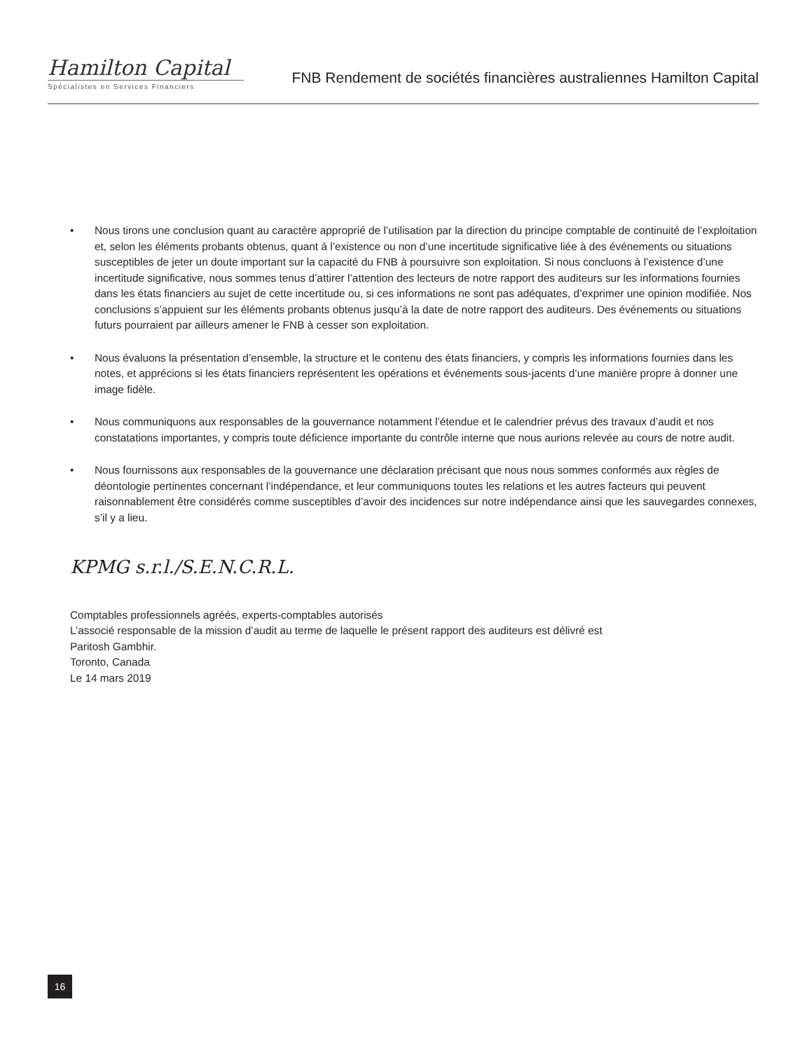Hamilton Capital
Spécialistes en Services Financiers
FNB Rendement de sociétés financières australiennes Hamilton Capital
• Nous tirons une conclusion quant au caractère approprié de l’utilisation par la direction du principe comptable de continuité de l’exploitation et, selon les éléments probants obtenus, quant à l’existence ou non d’une incertitude significative liée à des événements ou situations susceptibles de jeter un doute important sur la capacité du FNB à poursuivre son exploitation. Si nous concluons à l’existence d’une incertitude significative, nous sommes tenus d’attirer l’attention des lecteurs de notre rapport des auditeurs sur les informations fournies dans les états financiers au sujet de cette incertitude ou, si ces informations ne sont pas adéquates, d’exprimer une opinion modifiée. Nos conclusions s’appuient sur les éléments probants obtenus jusqu’à la date de notre rapport des auditeurs. Des événements ou situations futurs pourraient par ailleurs amener le FNB à cesser son exploitation.
• Nous évaluons la présentation d’ensemble, la structure et le contenu des états financiers, y compris les informations fournies dans les notes, et apprécions si les états financiers représentent les opérations et événements sous-jacents d’une manière propre à donner une image fidèle.
• Nous communiquons aux responsables de la gouvernance notamment l’étendue et le calendrier prévus des travaux d’audit et nos constatations importantes, y compris toute déficience importante du contrôle interne que nous aurions relevée au cours de notre audit.
• Nous fournissons aux responsables de la gouvernance une déclaration précisant que nous nous sommes conformés aux règles de déontologie pertinentes concernant l’indépendance, et leur communiquons toutes les relations et les autres facteurs qui peuvent raisonnablement être considérés comme susceptibles d’avoir des incidences sur notre indépendance ainsi que les sauvegardes connexes, s’il y a lieu.
KPMG s.r.l./S.E.N.C.R.L.
Comptables professionnels agréés, experts-comptables autorisés
L’associé responsable de la mission d’audit au terme de laquelle le présent rapport des auditeurs est délivré est
Paritosh Gambhir.
Toronto, Canada
Le 14 mars 2019
16